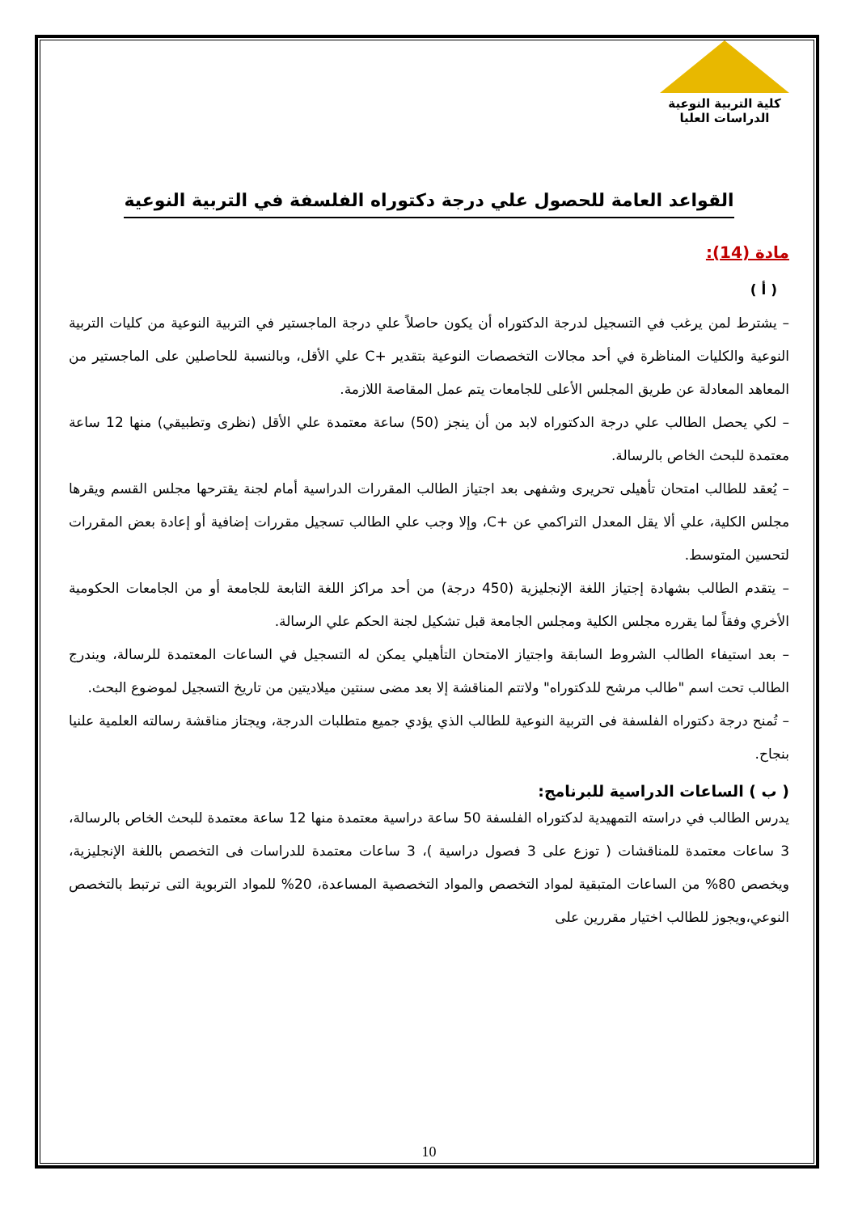كلية التربية النوعية
الدراسات العليا
القواعد العامة للحصول علي درجة دكتوراه الفلسفة في التربية النوعية
مادة (14):
( أ )
– يشترط لمن يرغب في التسجيل لدرجة الدكتوراه أن يكون حاصلاً علي درجة الماجستير في التربية النوعية من كليات التربية النوعية والكليات المناظرة في أحد مجالات التخصصات النوعية بتقدير +C علي الأقل، وبالنسبة للحاصلين على الماجستير من المعاهد المعادلة عن طريق المجلس الأعلى للجامعات يتم عمل المقاصة اللازمة.
– لكي يحصل الطالب علي درجة الدكتوراه لابد من أن ينجز (50) ساعة معتمدة علي الأقل (نظرى وتطبيقي) منها 12 ساعة معتمدة للبحث الخاص بالرسالة.
– يُعقد للطالب امتحان تأهيلى تحريرى وشفهى بعد اجتياز الطالب المقررات الدراسية أمام لجنة يقترحها مجلس القسم ويقرها مجلس الكلية، علي ألا يقل المعدل التراكمي عن +C، وإلا وجب علي الطالب تسجيل مقررات إضافية أو إعادة بعض المقررات لتحسين المتوسط.
– يتقدم الطالب بشهادة إجتياز اللغة الإنجليزية (450 درجة) من أحد مراكز اللغة التابعة للجامعة أو من الجامعات الحكومية الأخري وفقاً لما يقرره مجلس الكلية ومجلس الجامعة قبل تشكيل لجنة الحكم علي الرسالة.
– بعد استيفاء الطالب الشروط السابقة واجتياز الامتحان التأهيلي يمكن له التسجيل في الساعات المعتمدة للرسالة، ويندرج الطالب تحت اسم "طالب مرشح للدكتوراه" ولاتتم المناقشة إلا بعد مضى سنتين ميلاديتين من تاريخ التسجيل لموضوع البحث.
– تُمنح درجة دكتوراه الفلسفة فى التربية النوعية للطالب الذي يؤدي جميع متطلبات الدرجة، ويجتاز مناقشة رسالته العلمية علنيا بنجاح.
( ب ) الساعات الدراسية للبرنامج:
يدرس الطالب في دراسته التمهيدية لدكتوراه الفلسفة 50 ساعة دراسية معتمدة منها 12 ساعة معتمدة للبحث الخاص بالرسالة، 3 ساعات معتمدة للمناقشات ( توزع على 3 فصول دراسية )، 3 ساعات معتمدة للدراسات فى التخصص باللغة الإنجليزية، ويخصص 80% من الساعات المتبقية لمواد التخصص والمواد التخصصية المساعدة، 20% للمواد التربوية التى ترتبط بالتخصص النوعي،ويجوز للطالب اختيار مقررين على
10